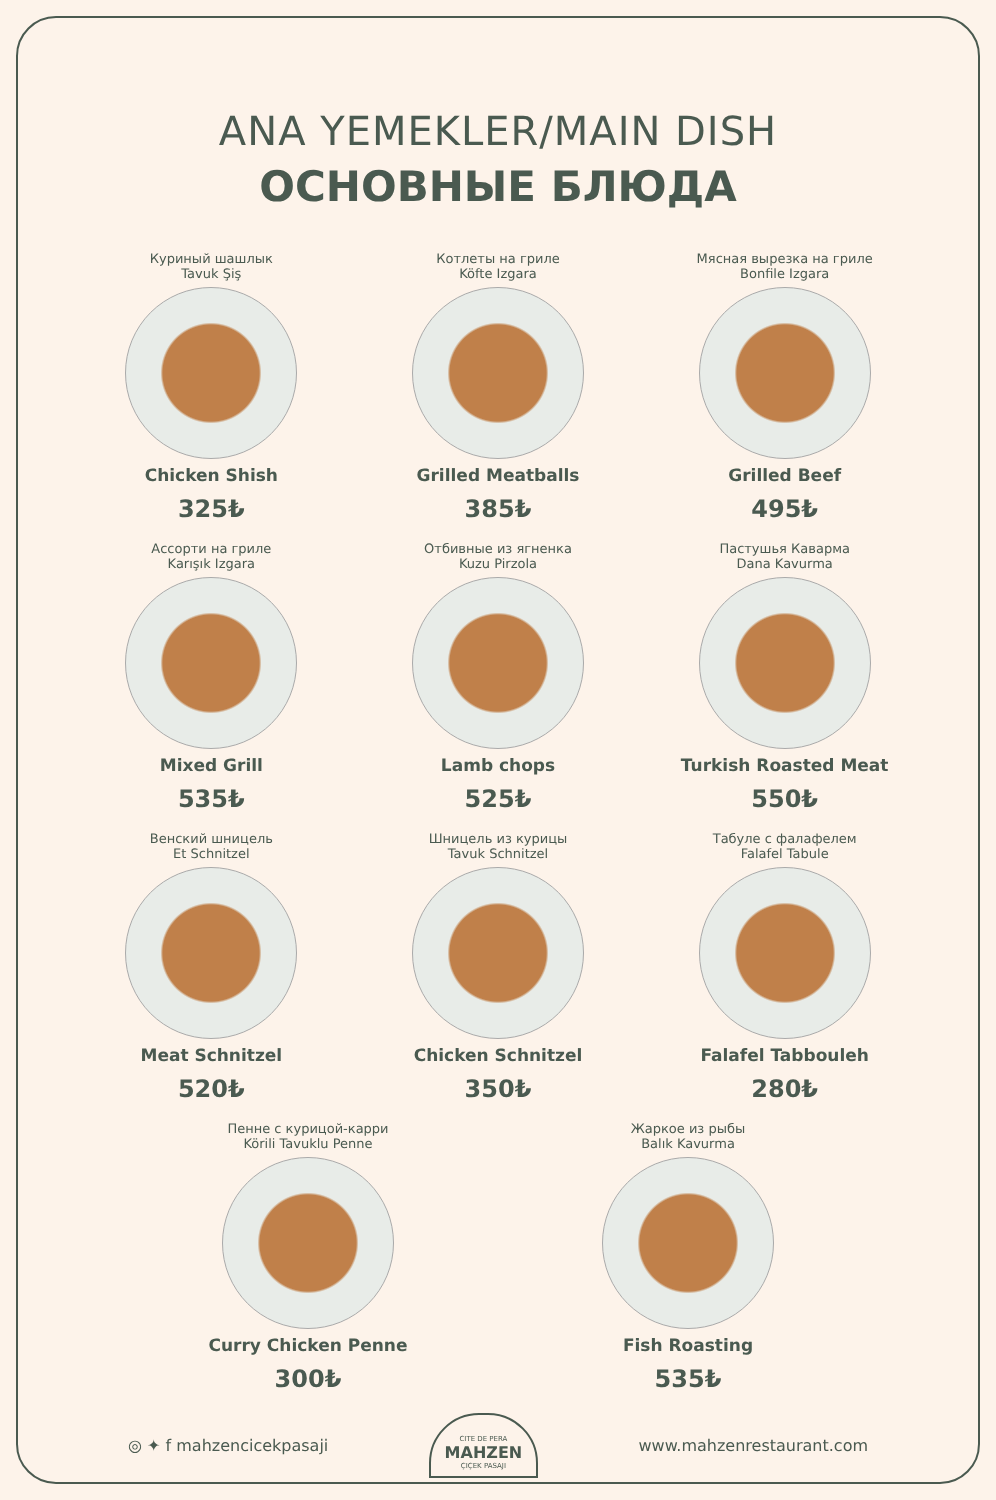ANA YEMEKLER/MAIN DISH
ОСНОВНЫЕ БЛЮДА
Куриный шашлык
Tavuk Şiş
Chicken Shish
325₺
Котлеты на гриле
Köfte Izgara
Grilled Meatballs
385₺
Мясная вырезка на гриле
Bonfile Izgara
Grilled Beef
495₺
Ассорти на гриле
Karışık Izgara
Mixed Grill
535₺
Отбивные из ягненка
Kuzu Pirzola
Lamb chops
525₺
Пастушья Каварма
Dana Kavurma
Turkish Roasted Meat
550₺
Венский шницель
Et Schnitzel
Meat Schnitzel
520₺
Шницель из курицы
Tavuk Schnitzel
Chicken Schnitzel
350₺
Табуле с фалафелем
Falafel Tabule
Falafel Tabbouleh
280₺
Пенне с курицой-карри
Körili Tavuklu Penne
Curry Chicken Penne
300₺
Жаркое из рыбы
Balık Kavurma
Fish Roasting
535₺
◎ ✦ f mahzencicekpasaji
CITE DE PERA
MAHZEN
ÇIÇEK PASAJI
www.mahzenrestaurant.com